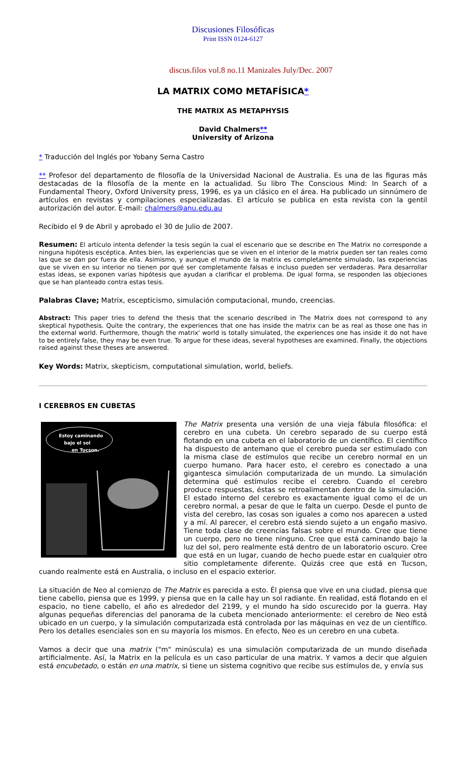Discusiones Filosóficas
Print ISSN 0124-6127
discus.filos vol.8 no.11 Manizales July/Dec. 2007
LA MATRIX COMO METAFÍSICA*
THE MATRIX AS METAPHYSIS
David Chalmers**
University of Arizona
* Traducción del Inglés por Yobany Serna Castro
** Profesor del departamento de filosofía de la Universidad Nacional de Australia. Es una de las figuras más destacadas de la filosofía de la mente en la actualidad. Su libro The Conscious Mind: In Search of a Fundamental Theory, Oxford University press, 1996, es ya un clásico en el área. Ha publicado un sinnúmero de artículos en revistas y compilaciones especializadas. El artículo se publica en esta revista con la gentil autorización del autor. E-mail: chalmers@anu.edu.au
Recibido el 9 de Abril y aprobado el 30 de Julio de 2007.
Resumen: El artículo intenta defender la tesis según la cual el escenario que se describe en The Matrix no corresponde a ninguna hipótesis escéptica. Antes bien, las experiencias que se viven en el interior de la matrix pueden ser tan reales como las que se dan por fuera de ella. Asimismo, y aunque el mundo de la matrix es completamente simulado, las experiencias que se viven en su interior no tienen por qué ser completamente falsas e incluso pueden ser verdaderas. Para desarrollar estas ideas, se exponen varias hipótesis que ayudan a clarificar el problema. De igual forma, se responden las objeciones que se han planteado contra estas tesis.
Palabras Clave; Matrix, escepticismo, simulación computacional, mundo, creencias.
Abstract: This paper tries to defend the thesis that the scenario described in The Matrix does not correspond to any skeptical hypothesis. Quite the contrary, the experiences that one has inside the matrix can be as real as those one has in the external world. Furthermore, though the matrix' world is totally simulated, the experiences one has inside it do not have to be entirely false, they may be even true. To argue for these ideas, several hypotheses are examined. Finally, the objections raised against these theses are answered.
Key Words: Matrix, skepticism, computational simulation, world, beliefs.
I CEREBROS EN CUBETAS
Estoy caminando
bajo el sol
en Tucson.
The Matrix presenta una versión de una vieja fábula filosófica: el cerebro en una cubeta. Un cerebro separado de su cuerpo está flotando en una cubeta en el laboratorio de un científico. El científico ha dispuesto de antemano que el cerebro pueda ser estimulado con la misma clase de estímulos que recibe un cerebro normal en un cuerpo humano. Para hacer esto, el cerebro es conectado a una gigantesca simulación computarizada de un mundo. La simulación determina qué estímulos recibe el cerebro. Cuando el cerebro produce respuestas, éstas se retroalimentan dentro de la simulación. El estado interno del cerebro es exactamente igual como el de un cerebro normal, a pesar de que le falta un cuerpo. Desde el punto de vista del cerebro, las cosas son iguales a como nos aparecen a usted y a mí. Al parecer, el cerebro está siendo sujeto a un engaño masivo. Tiene toda clase de creencias falsas sobre el mundo. Cree que tiene un cuerpo, pero no tiene ninguno. Cree que está caminando bajo la luz del sol, pero realmente está dentro de un laboratorio oscuro. Cree que está en un lugar, cuando de hecho puede estar en cualquier otro sitio completamente diferente. Quizás cree que está en Tucson, cuando realmente está en Australia, o incluso en el espacio exterior.
La situación de Neo al comienzo de The Matrix es parecida a esto. Él piensa que vive en una ciudad, piensa que tiene cabello, piensa que es 1999, y piensa que en la calle hay un sol radiante. En realidad, está flotando en el espacio, no tiene cabello, el año es alrededor del 2199, y el mundo ha sido oscurecido por la guerra. Hay algunas pequeñas diferencias del panorama de la cubeta mencionado anteriormente: el cerebro de Neo está ubicado en un cuerpo, y la simulación computarizada está controlada por las máquinas en vez de un científico. Pero los detalles esenciales son en su mayoría los mismos. En efecto, Neo es un cerebro en una cubeta.
Vamos a decir que una matrix ("m" minúscula) es una simulación computarizada de un mundo diseñada artificialmente. Así, la Matrix en la película es un caso particular de una matrix. Y vamos a decir que alguien está encubetado, o están en una matrix, si tiene un sistema cognitivo que recibe sus estímulos de, y envía sus